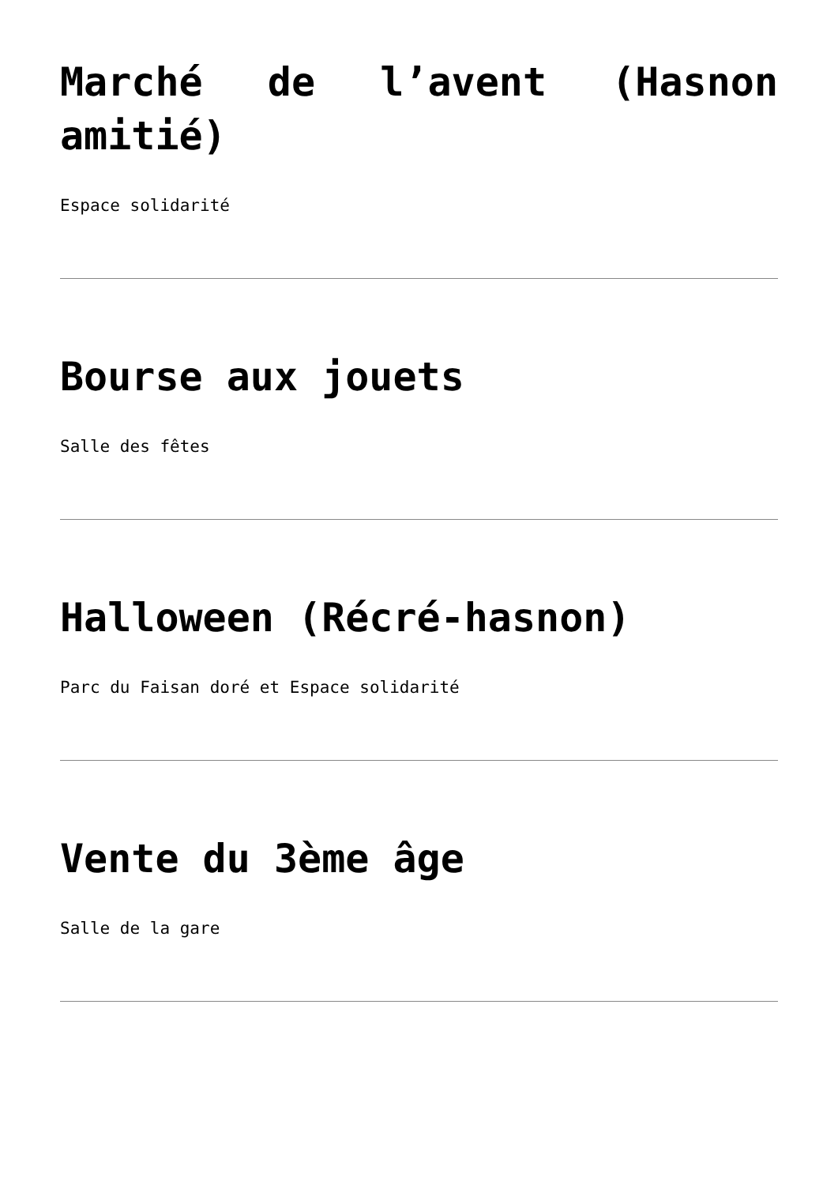Marché de l’avent (Hasnon amitié)
Espace solidarité
Bourse aux jouets
Salle des fêtes
Halloween (Récré-hasnon)
Parc du Faisan doré et Espace solidarité
Vente du 3ème âge
Salle de la gare